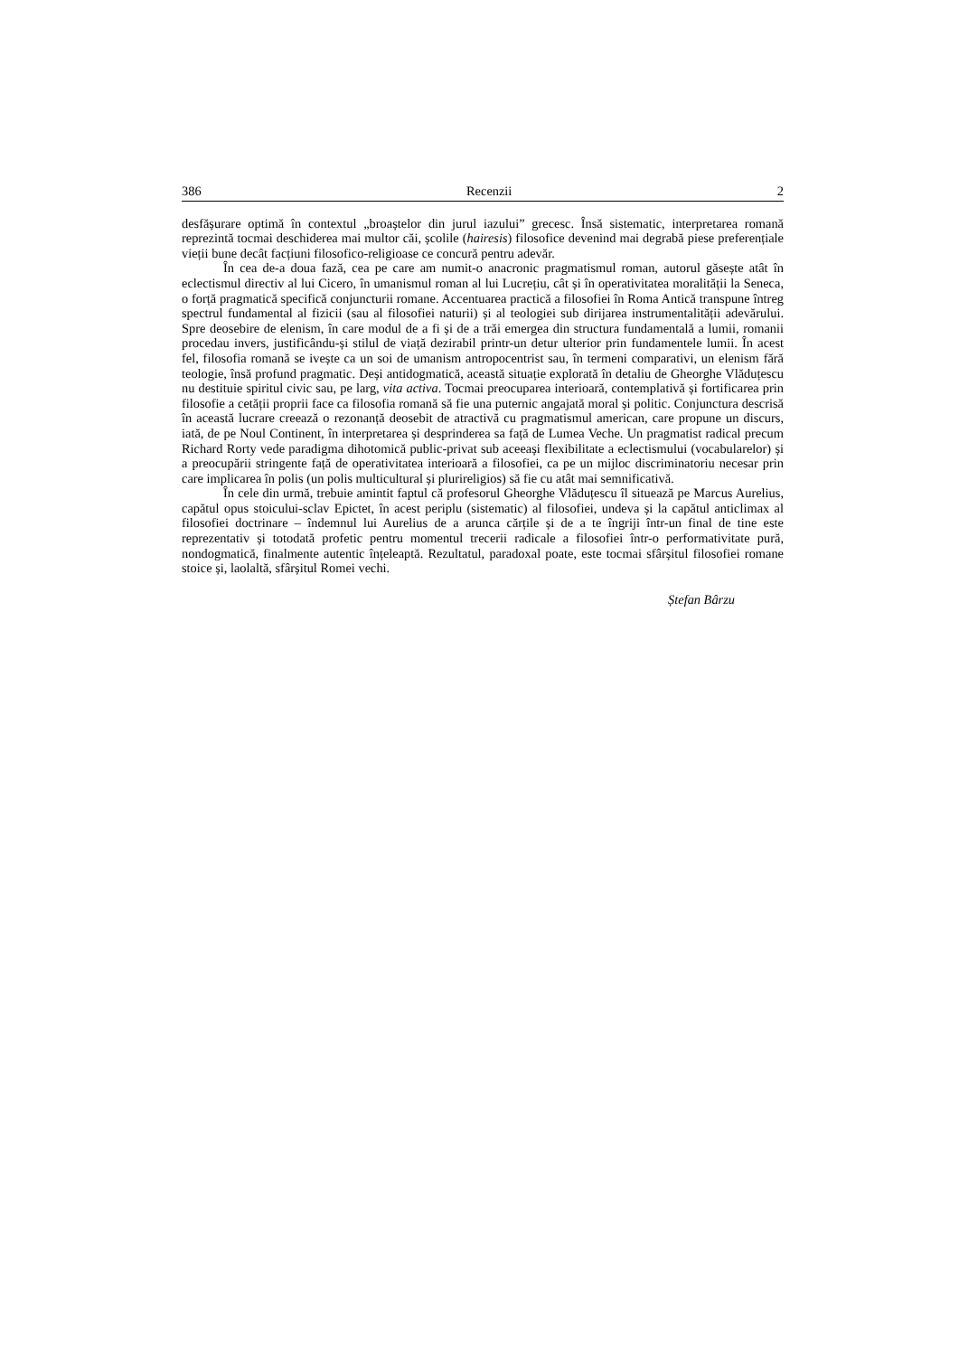386 Recenzii 2
desfășurare optimă în contextul „broaștelor din jurul iazului” grecesc. Însă sistematic, interpretarea romană reprezintă tocmai deschiderea mai multor căi, școlile (hairesis) filosofice devenind mai degrabă piese preferențiale vieții bune decât facțiuni filosofico-religioase ce concură pentru adevăr.
În cea de-a doua fază, cea pe care am numit-o anacronic pragmatismul roman, autorul găsește atât în eclectismul directiv al lui Cicero, în umanismul roman al lui Lucrețiu, cât și în operativitatea moralității la Seneca, o forță pragmatică specifică conjuncturii romane. Accentuarea practică a filosofiei în Roma Antică transpune întreg spectrul fundamental al fizicii (sau al filosofiei naturii) și al teologiei sub dirijarea instrumentalității adevărului. Spre deosebire de elenism, în care modul de a fi și de a trăi emergea din structura fundamentală a lumii, romanii procedau invers, justificându-și stilul de viață dezirabil printr-un detur ulterior prin fundamentele lumii. În acest fel, filosofia romană se ivește ca un soi de umanism antropocentrist sau, în termeni comparativi, un elenism fără teologie, însă profund pragmatic. Deși antidogmatică, această situație explorată în detaliu de Gheorghe Vlăduțescu nu destituie spiritul civic sau, pe larg, vita activa. Tocmai preocuparea interioară, contemplativă și fortificarea prin filosofie a cetății proprii face ca filosofia romană să fie una puternic angajată moral și politic. Conjunctura descrisă în această lucrare creează o rezonanță deosebit de atractivă cu pragmatismul american, care propune un discurs, iată, de pe Noul Continent, în interpretarea și desprinderea sa față de Lumea Veche. Un pragmatist radical precum Richard Rorty vede paradigma dihotomică public-privat sub aceeași flexibilitate a eclectismului (vocabularelor) și a preocupării stringente față de operativitatea interioară a filosofiei, ca pe un mijloc discriminatoriu necesar prin care implicarea în polis (un polis multicultural și plurireligios) să fie cu atât mai semnificativă.
În cele din urmă, trebuie amintit faptul că profesorul Gheorghe Vlăduțescu îl situează pe Marcus Aurelius, capătul opus stoicului-sclav Epictet, în acest periplu (sistematic) al filosofiei, undeva și la capătul anticlimax al filosofiei doctrinare – îndemnul lui Aurelius de a arunca cărțile și de a te îngriji într-un final de tine este reprezentativ și totodată profetic pentru momentul trecerii radicale a filosofiei într-o performativitate pură, nondogmatică, finalmente autentic înțeleaptă. Rezultatul, paradoxal poate, este tocmai sfârșitul filosofiei romane stoice și, laolaltă, sfârșitul Romei vechi.
Ștefan Bârzu